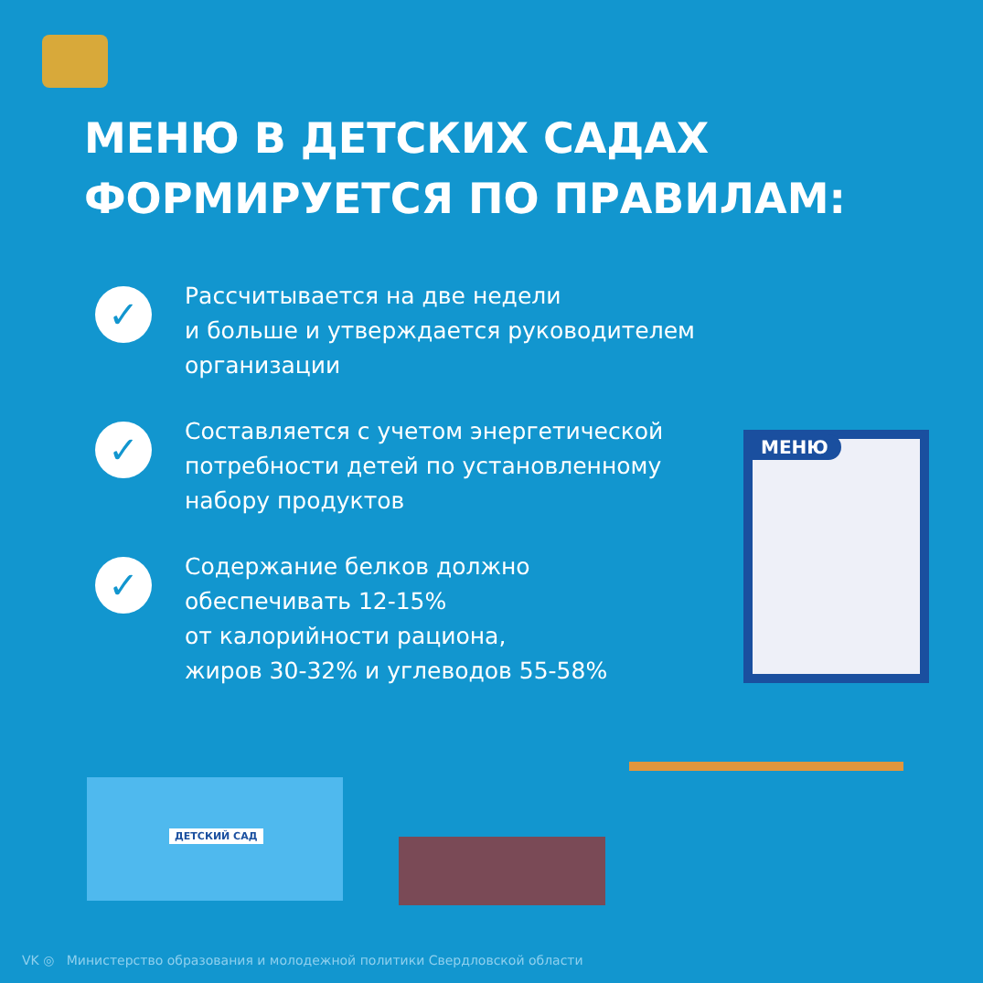МЕНЮ В ДЕТСКИХ САДАХ
ФОРМИРУЕТСЯ ПО ПРАВИЛАМ:
✓
Рассчитывается на две недели
и больше и утверждается руководителем
организации
✓
Составляется с учетом энергетической
потребности детей по установленному
набору продуктов
✓
Содержание белков должно
обеспечивать 12-15%
от калорийности рациона,
жиров 30-32% и углеводов 55-58%
МЕНЮ
ДЕТСКИЙ САД
VK ◎ Министерство образования и молодежной политики Свердловской области